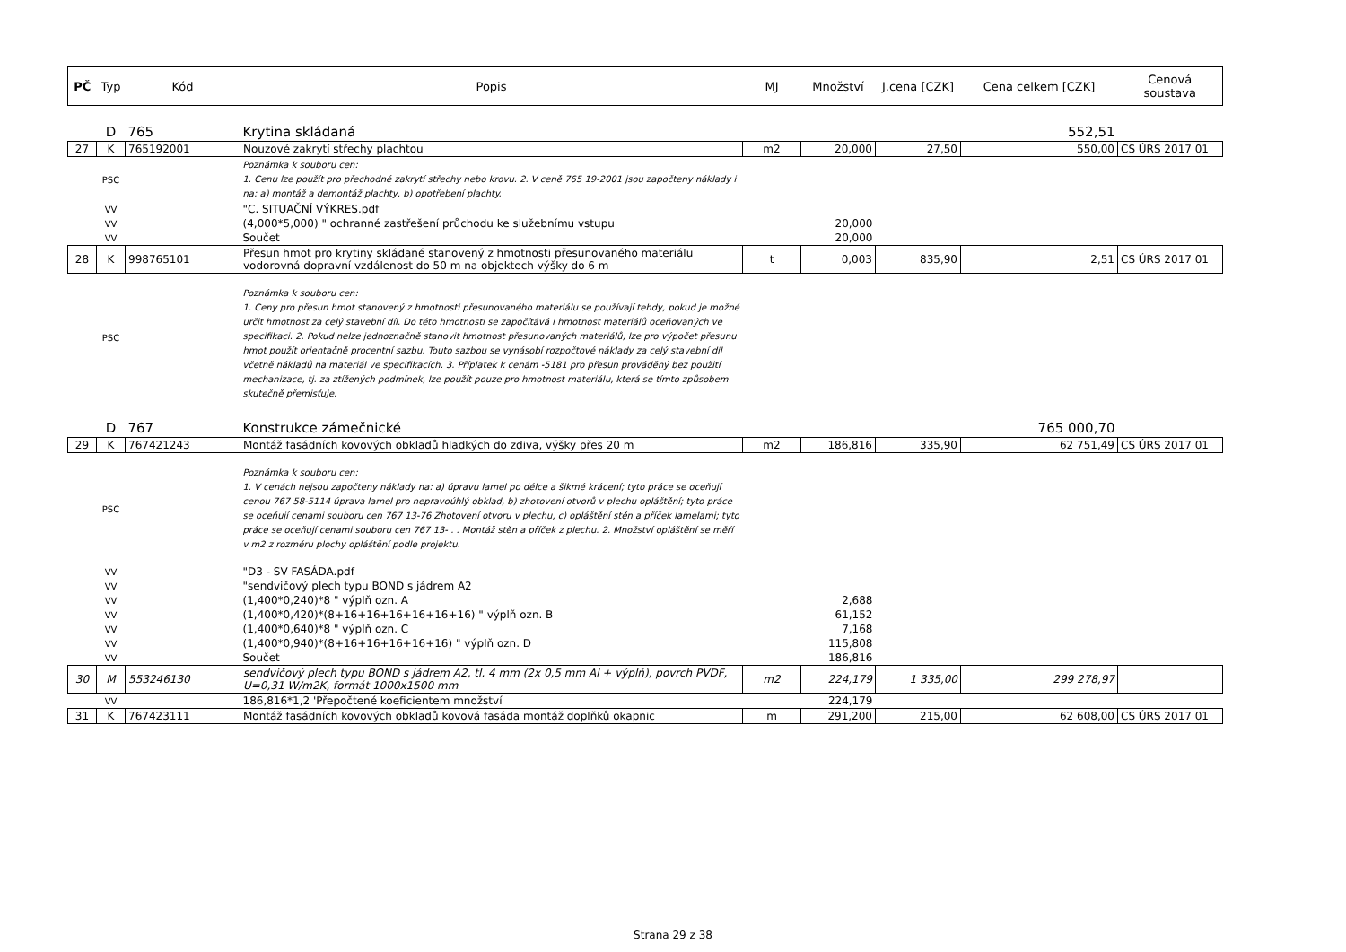| PČ | Typ | Kód | Popis | MJ | Množství | J.cena [CZK] | Cena celkem [CZK] | Cenová soustava |
| --- | --- | --- | --- | --- | --- | --- | --- | --- |
| | D | 765 | Krytina skládaná | | | | 552,51 | |
| 27 | K | 765192001 | Nouzové zakrytí střechy plachtou | m2 | 20,000 | 27,50 | 550,00 | CS ÚRS 2017 01 |
| | PSC | | Poznámka k souboru cen: 1. Cenu lze použít pro přechodné zakrytí střechy nebo krovu. 2. V ceně 765 19-2001 jsou započteny náklady i na: a) montáž a demontáž plachty, b) opotřebení plachty. | | | | | |
| | VV | | "C. SITUAČNÍ VÝKRES.pdf | | | | | |
| | VV | | (4,000*5,000) " ochranné zastřešení průchodu ke služebnímu vstupu | | 20,000 | | | |
| | VV | | Součet | | 20,000 | | | |
| 28 | K | 998765101 | Přesun hmot pro krytiny skládané stanovený z hmotnosti přesunovaného materiálu vodorovná dopravní vzdálenost do 50 m na objektech výšky do 6 m | t | 0,003 | 835,90 | 2,51 | CS ÚRS 2017 01 |
| | PSC | | Poznámka k souboru cen: 1. Ceny pro přesun hmot stanovený z hmotnosti přesunovaného materiálu se používají tehdy, pokud je možné určit hmotnost za celý stavební díl. Do této hmotnosti se započítává i hmotnost materiálů oceňovaných ve specifikaci. 2. Pokud nelze jednoznačně stanovit hmotnost přesunovaných materiálů, lze pro výpočet přesunu hmot použít orientačně procentní sazbu. Touto sazbou se vynásobí rozpočtové náklady za celý stavební díl včetně nákladů na materiál ve specifikacích. 3. Příplatek k cenám -5181 pro přesun prováděný bez použití mechanizace, tj. za ztížených podmínek, lze použít pouze pro hmotnost materiálu, která se tímto způsobem skutečně přemisťuje. | | | | | |
| | D | 767 | Konstrukce zámečnické | | | | 765 000,70 | |
| 29 | K | 767421243 | Montáž fasádních kovových obkladů hladkých do zdiva, výšky přes 20 m | m2 | 186,816 | 335,90 | 62 751,49 | CS ÚRS 2017 01 |
| | PSC | | Poznámka k souboru cen: 1. V cenách nejsou započteny náklady na: a) úpravu lamel po délce a šikmé krácení; tyto práce se oceňují cenou 767 58-5114 úprava lamel pro nepravoúhlý obklad, b) zhotovení otvorů v plechu opláštění; tyto práce se oceňují cenami souboru cen 767 13-76 Zhotovení otvoru v plechu, c) opláštění stěn a příček lamelami; tyto práce se oceňují cenami souboru cen 767 13- . . Montáž stěn a příček z plechu. 2. Množství opláštění se měří v m2 z rozměru plochy opláštění podle projektu. | | | | | |
| | VV | | "D3 - SV FASÁDA.pdf | | | | | |
| | VV | | "sendvičový plech typu BOND s jádrem A2 | | | | | |
| | VV | | (1,400*0,240)*8 " výplň ozn. A | | 2,688 | | | |
| | VV | | (1,400*0,420)*(8+16+16+16+16+16+16) " výplň ozn. B | | 61,152 | | | |
| | VV | | (1,400*0,640)*8 " výplň ozn. C | | 7,168 | | | |
| | VV | | (1,400*0,940)*(8+16+16+16+16+16) " výplň ozn. D | | 115,808 | | | |
| | VV | | Součet | | 186,816 | | | |
| 30 | M | 553246130 | sendvičový plech typu BOND s jádrem A2, tl. 4 mm (2x 0,5 mm Al + výplň), povrch PVDF, U=0,31 W/m2K, formát 1000x1500 mm | m2 | 224,179 | 1 335,00 | 299 278,97 | |
| | VV | | 186,816*1,2 'Přepočtené koeficientem množství | | 224,179 | | | |
| 31 | K | 767423111 | Montáž fasádních kovových obkladů kovová fasáda montáž doplňků okapnic | m | 291,200 | 215,00 | 62 608,00 | CS ÚRS 2017 01 |
Strana 29 z 38